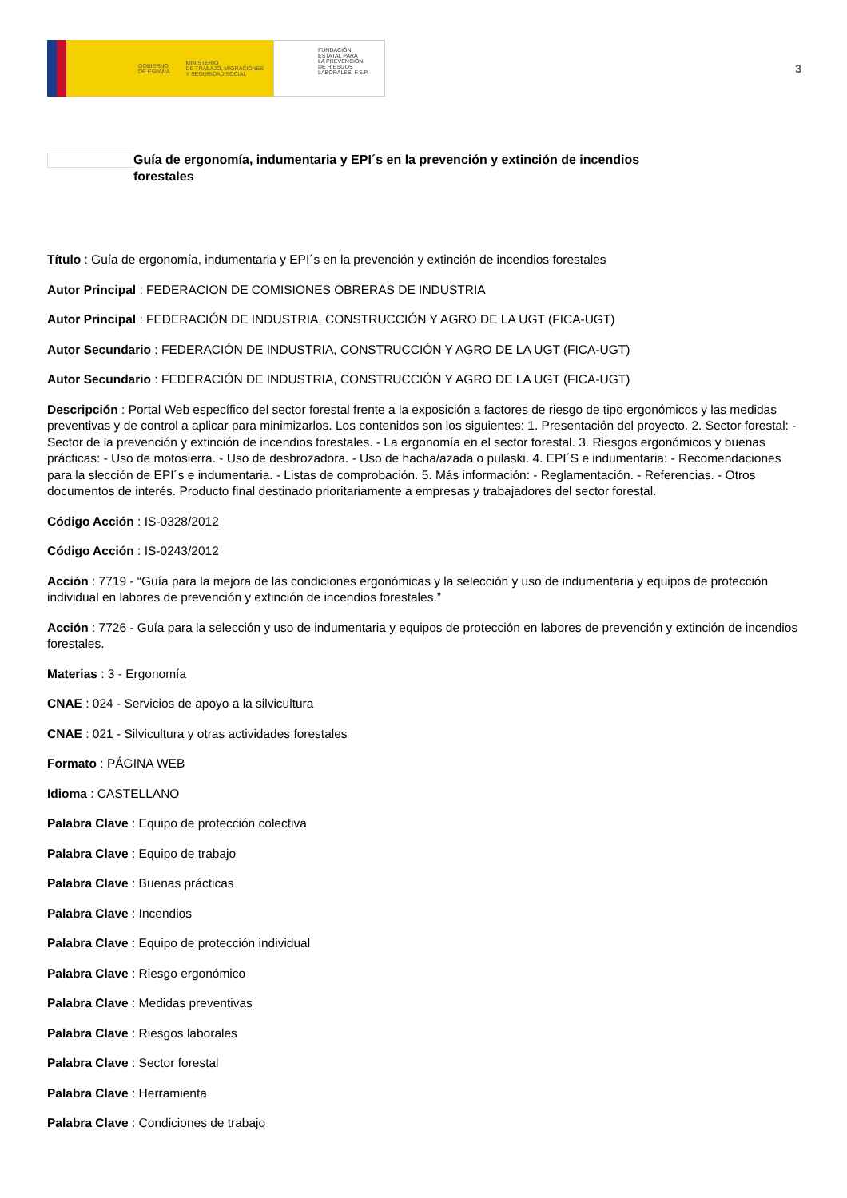GOBIERNO
DE ESPAÑA MINISTERIO
DE TRABAJO, MIGRACIONES
Y SEGURIDAD SOCIAL
FUNDACIÓN
ESTATAL PARA
LA PREVENCIÓN
DE RIESGOS
LABORALES, F.S.P.
3
Guía de ergonomía, indumentaria y EPI´s en la prevención y extinción de incendios forestales
Título : Guía de ergonomía, indumentaria y EPI´s en la prevención y extinción de incendios forestales
Autor Principal : FEDERACION DE COMISIONES OBRERAS DE INDUSTRIA
Autor Principal : FEDERACIÓN DE INDUSTRIA, CONSTRUCCIÓN Y AGRO DE LA UGT (FICA-UGT)
Autor Secundario : FEDERACIÓN DE INDUSTRIA, CONSTRUCCIÓN Y AGRO DE LA UGT (FICA-UGT)
Autor Secundario : FEDERACIÓN DE INDUSTRIA, CONSTRUCCIÓN Y AGRO DE LA UGT (FICA-UGT)
Descripción : Portal Web específico del sector forestal frente a la exposición a factores de riesgo de tipo ergonómicos y las medidas preventivas y de control a aplicar para minimizarlos. Los contenidos son los siguientes: 1. Presentación del proyecto. 2. Sector forestal: - Sector de la prevención y extinción de incendios forestales. - La ergonomía en el sector forestal. 3. Riesgos ergonómicos y buenas prácticas: - Uso de motosierra. - Uso de desbrozadora. - Uso de hacha/azada o pulaski. 4. EPI´S e indumentaria: - Recomendaciones para la slección de EPI´s e indumentaria. - Listas de comprobación. 5. Más información: - Reglamentación. - Referencias. - Otros documentos de interés. Producto final destinado prioritariamente a empresas y trabajadores del sector forestal.
Código Acción : IS-0328/2012
Código Acción : IS-0243/2012
Acción : 7719 - “Guía para la mejora de las condiciones ergonómicas y la selección y uso de indumentaria y equipos de protección individual en labores de prevención y extinción de incendios forestales.”
Acción : 7726 - Guía para la selección y uso de indumentaria y equipos de protección en labores de prevención y extinción de incendios forestales.
Materias : 3 - Ergonomía
CNAE : 024 - Servicios de apoyo a la silvicultura
CNAE : 021 - Silvicultura y otras actividades forestales
Formato : PÁGINA WEB
Idioma : CASTELLANO
Palabra Clave : Equipo de protección colectiva
Palabra Clave : Equipo de trabajo
Palabra Clave : Buenas prácticas
Palabra Clave : Incendios
Palabra Clave : Equipo de protección individual
Palabra Clave : Riesgo ergonómico
Palabra Clave : Medidas preventivas
Palabra Clave : Riesgos laborales
Palabra Clave : Sector forestal
Palabra Clave : Herramienta
Palabra Clave : Condiciones de trabajo